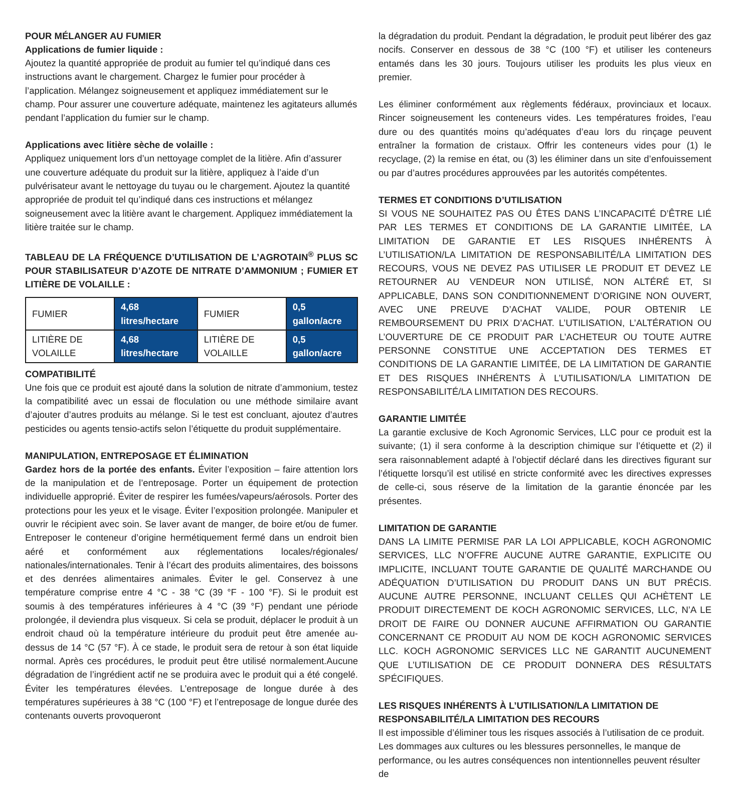POUR MÉLANGER AU FUMIER
Applications de fumier liquide :
Ajoutez la quantité appropriée de produit au fumier tel qu’indiqué dans ces instructions avant le chargement. Chargez le fumier pour procéder à l’application. Mélangez soigneusement et appliquez immédiatement sur le champ. Pour assurer une couverture adéquate, maintenez les agitateurs allumés pendant l’application du fumier sur le champ.
Applications avec litière sèche de volaille :
Appliquez uniquement lors d’un nettoyage complet de la litière. Afin d’assurer une couverture adéquate du produit sur la litière, appliquez à l’aide d’un pulvérisateur avant le nettoyage du tuyau ou le chargement. Ajoutez la quantité appropriée de produit tel qu’indiqué dans ces instructions et mélangez soigneusement avec la litière avant le chargement. Appliquez immédiatement la litière traitée sur le champ.
TABLEAU DE LA FRÉQUENCE D’UTILISATION DE L’AGROTAIN<sup>®</sup> PLUS SC POUR STABILISATEUR D’AZOTE DE NITRATE D’AMMONIUM ; FUMIER ET LITIÈRE DE VOLAILLE :
| FUMIER | 4,68 litres/hectare | FUMIER | 0,5 gallon/acre |
| LITIÈRE DE VOLAILLE | 4,68 litres/hectare | LITIÈRE DE VOLAILLE | 0,5 gallon/acre |
COMPATIBILITÉ
Une fois que ce produit est ajouté dans la solution de nitrate d’ammonium, testez la compatibilité avec un essai de floculation ou une méthode similaire avant d’ajouter d’autres produits au mélange. Si le test est concluant, ajoutez d’autres pesticides ou agents tensio-actifs selon l’étiquette du produit supplémentaire.
MANIPULATION, ENTREPOSAGE ET ÉLIMINATION
Gardez hors de la portée des enfants. Éviter l’exposition – faire attention lors de la manipulation et de l’entreposage. Porter un équipement de protection individuelle approprié. Éviter de respirer les fumées/vapeurs/aérosols. Porter des protections pour les yeux et le visage. Éviter l’exposition prolongée. Manipuler et ouvrir le récipient avec soin. Se laver avant de manger, de boire et/ou de fumer. Entreposer le conteneur d’origine hermétiquement fermé dans un endroit bien aéré et conformément aux réglementations locales/régionales/ nationales/internationales. Tenir à l’écart des produits alimentaires, des boissons et des denrées alimentaires animales. Éviter le gel. Conservez à une température comprise entre 4 °C - 38 °C (39 °F - 100 °F). Si le produit est soumis à des températures inférieures à 4 °C (39 °F) pendant une période prolongée, il deviendra plus visqueux. Si cela se produit, déplacer le produit à un endroit chaud où la température intérieure du produit peut être amenée au-dessus de 14 °C (57 °F). À ce stade, le produit sera de retour à son état liquide normal. Après ces procédures, le produit peut être utilisé normalement.Aucune dégradation de l’ingrédient actif ne se produira avec le produit qui a été congelé. Éviter les températures élevées. L’entreposage de longue durée à des températures supérieures à 38 °C (100 °F) et l’entreposage de longue durée des contenants ouverts provoqueront
la dégradation du produit. Pendant la dégradation, le produit peut libérer des gaz nocifs. Conserver en dessous de 38 °C (100 °F) et utiliser les conteneurs entamés dans les 30 jours. Toujours utiliser les produits les plus vieux en premier.
Les éliminer conformément aux règlements fédéraux, provinciaux et locaux. Rincer soigneusement les conteneurs vides. Les températures froides, l’eau dure ou des quantités moins qu’adéquates d’eau lors du rinçage peuvent entraîner la formation de cristaux. Offrir les conteneurs vides pour (1) le recyclage, (2) la remise en état, ou (3) les éliminer dans un site d’enfouissement ou par d’autres procédures approuvées par les autorités compétentes.
TERMES ET CONDITIONS D’UTILISATION
SI VOUS NE SOUHAITEZ PAS OU ÊTES DANS L’INCAPACITÉ D’ÊTRE LIÉ PAR LES TERMES ET CONDITIONS DE LA GARANTIE LIMITÉE, LA LIMITATION DE GARANTIE ET LES RISQUES INHÉRENTS À L’UTILISATION/LA LIMITATION DE RESPONSABILITÉ/LA LIMITATION DES RECOURS, VOUS NE DEVEZ PAS UTILISER LE PRODUIT ET DEVEZ LE RETOURNER AU VENDEUR NON UTILISÉ, NON ALTÉRÉ ET, SI APPLICABLE, DANS SON CONDITIONNEMENT D’ORIGINE NON OUVERT, AVEC UNE PREUVE D’ACHAT VALIDE, POUR OBTENIR LE REMBOURSEMENT DU PRIX D’ACHAT. L’UTILISATION, L’ALTÉRATION OU L’OUVERTURE DE CE PRODUIT PAR L’ACHETEUR OU TOUTE AUTRE PERSONNE CONSTITUE UNE ACCEPTATION DES TERMES ET CONDITIONS DE LA GARANTIE LIMITÉE, DE LA LIMITATION DE GARANTIE ET DES RISQUES INHÉRENTS À L’UTILISATION/LA LIMITATION DE RESPONSABILITÉ/LA LIMITATION DES RECOURS.
GARANTIE LIMITÉE
La garantie exclusive de Koch Agronomic Services, LLC pour ce produit est la suivante; (1) il sera conforme à la description chimique sur l’étiquette et (2) il sera raisonnablement adapté à l’objectif déclaré dans les directives figurant sur l’étiquette lorsqu’il est utilisé en stricte conformité avec les directives expresses de celle-ci, sous réserve de la limitation de la garantie énoncée par les présentes.
LIMITATION DE GARANTIE
DANS LA LIMITE PERMISE PAR LA LOI APPLICABLE, KOCH AGRONOMIC SERVICES, LLC N’OFFRE AUCUNE AUTRE GARANTIE, EXPLICITE OU IMPLICITE, INCLUANT TOUTE GARANTIE DE QUALITÉ MARCHANDE OU ADÉQUATION D’UTILISATION DU PRODUIT DANS UN BUT PRÉCIS. AUCUNE AUTRE PERSONNE, INCLUANT CELLES QUI ACHÈTENT LE PRODUIT DIRECTEMENT DE KOCH AGRONOMIC SERVICES, LLC, N’A LE DROIT DE FAIRE OU DONNER AUCUNE AFFIRMATION OU GARANTIE CONCERNANT CE PRODUIT AU NOM DE KOCH AGRONOMIC SERVICES LLC. KOCH AGRONOMIC SERVICES LLC NE GARANTIT AUCUNEMENT QUE L’UTILISATION DE CE PRODUIT DONNERA DES RÉSULTATS SPÉCIFIQUES.
LES RISQUES INHÉRENTS À L’UTILISATION/LA LIMITATION DE RESPONSABILITÉ/LA LIMITATION DES RECOURS
Il est impossible d’éliminer tous les risques associés à l’utilisation de ce produit. Les dommages aux cultures ou les blessures personnelles, le manque de performance, ou les autres conséquences non intentionnelles peuvent résulter de